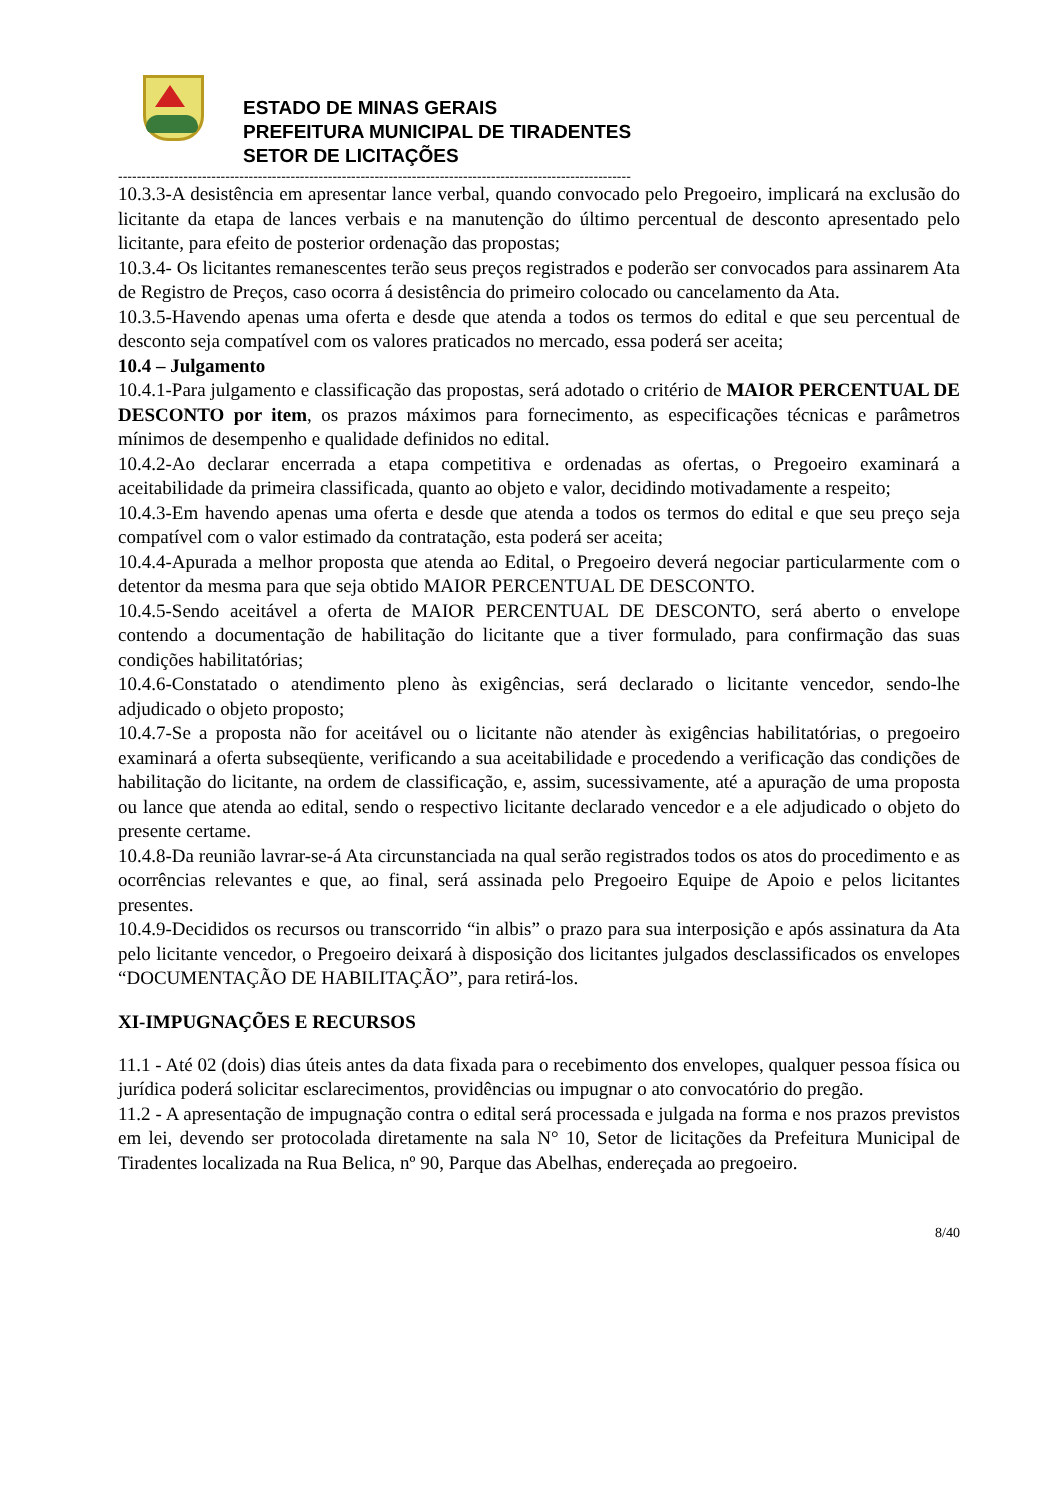ESTADO DE MINAS GERAIS
PREFEITURA MUNICIPAL DE TIRADENTES
SETOR DE LICITAÇÕES
--------------------------------------------------------------------------------------------------------------
10.3.3-A desistência em apresentar lance verbal, quando convocado pelo Pregoeiro, implicará na exclusão do licitante da etapa de lances verbais e na manutenção do último percentual de desconto apresentado pelo licitante, para efeito de posterior ordenação das propostas;
10.3.4- Os licitantes remanescentes terão seus preços registrados e poderão ser convocados para assinarem Ata de Registro de Preços, caso ocorra á desistência do primeiro colocado ou cancelamento da Ata.
10.3.5-Havendo apenas uma oferta e desde que atenda a todos os termos do edital e que seu percentual de desconto seja compatível com os valores praticados no mercado, essa poderá ser aceita;
10.4 – Julgamento
10.4.1-Para julgamento e classificação das propostas, será adotado o critério de MAIOR PERCENTUAL DE DESCONTO por item, os prazos máximos para fornecimento, as especificações técnicas e parâmetros mínimos de desempenho e qualidade definidos no edital.
10.4.2-Ao declarar encerrada a etapa competitiva e ordenadas as ofertas, o Pregoeiro examinará a aceitabilidade da primeira classificada, quanto ao objeto e valor, decidindo motivadamente a respeito;
10.4.3-Em havendo apenas uma oferta e desde que atenda a todos os termos do edital e que seu preço seja compatível com o valor estimado da contratação, esta poderá ser aceita;
10.4.4-Apurada a melhor proposta que atenda ao Edital, o Pregoeiro deverá negociar particularmente com o detentor da mesma para que seja obtido MAIOR PERCENTUAL DE DESCONTO.
10.4.5-Sendo aceitável a oferta de MAIOR PERCENTUAL DE DESCONTO, será aberto o envelope contendo a documentação de habilitação do licitante que a tiver formulado, para confirmação das suas condições habilitatórias;
10.4.6-Constatado o atendimento pleno às exigências, será declarado o licitante vencedor, sendo-lhe adjudicado o objeto proposto;
10.4.7-Se a proposta não for aceitável ou o licitante não atender às exigências habilitatórias, o pregoeiro examinará a oferta subseqüente, verificando a sua aceitabilidade e procedendo a verificação das condições de habilitação do licitante, na ordem de classificação, e, assim, sucessivamente, até a apuração de uma proposta ou lance que atenda ao edital, sendo o respectivo licitante declarado vencedor e a ele adjudicado o objeto do presente certame.
10.4.8-Da reunião lavrar-se-á Ata circunstanciada na qual serão registrados todos os atos do procedimento e as ocorrências relevantes e que, ao final, será assinada pelo Pregoeiro Equipe de Apoio e pelos licitantes presentes.
10.4.9-Decididos os recursos ou transcorrido “in albis” o prazo para sua interposição e após assinatura da Ata pelo licitante vencedor, o Pregoeiro deixará à disposição dos licitantes julgados desclassificados os envelopes “DOCUMENTAÇÃO DE HABILITAÇÃO”, para retirá-los.
XI-IMPUGNAÇÕES E RECURSOS
11.1 - Até 02 (dois) dias úteis antes da data fixada para o recebimento dos envelopes, qualquer pessoa física ou jurídica poderá solicitar esclarecimentos, providências ou impugnar o ato convocatório do pregão.
11.2 - A apresentação de impugnação contra o edital será processada e julgada na forma e nos prazos previstos em lei, devendo ser protocolada diretamente na sala N° 10, Setor de licitações da Prefeitura Municipal de Tiradentes localizada na Rua Belica, nº 90, Parque das Abelhas, endereçada ao pregoeiro.
8/40